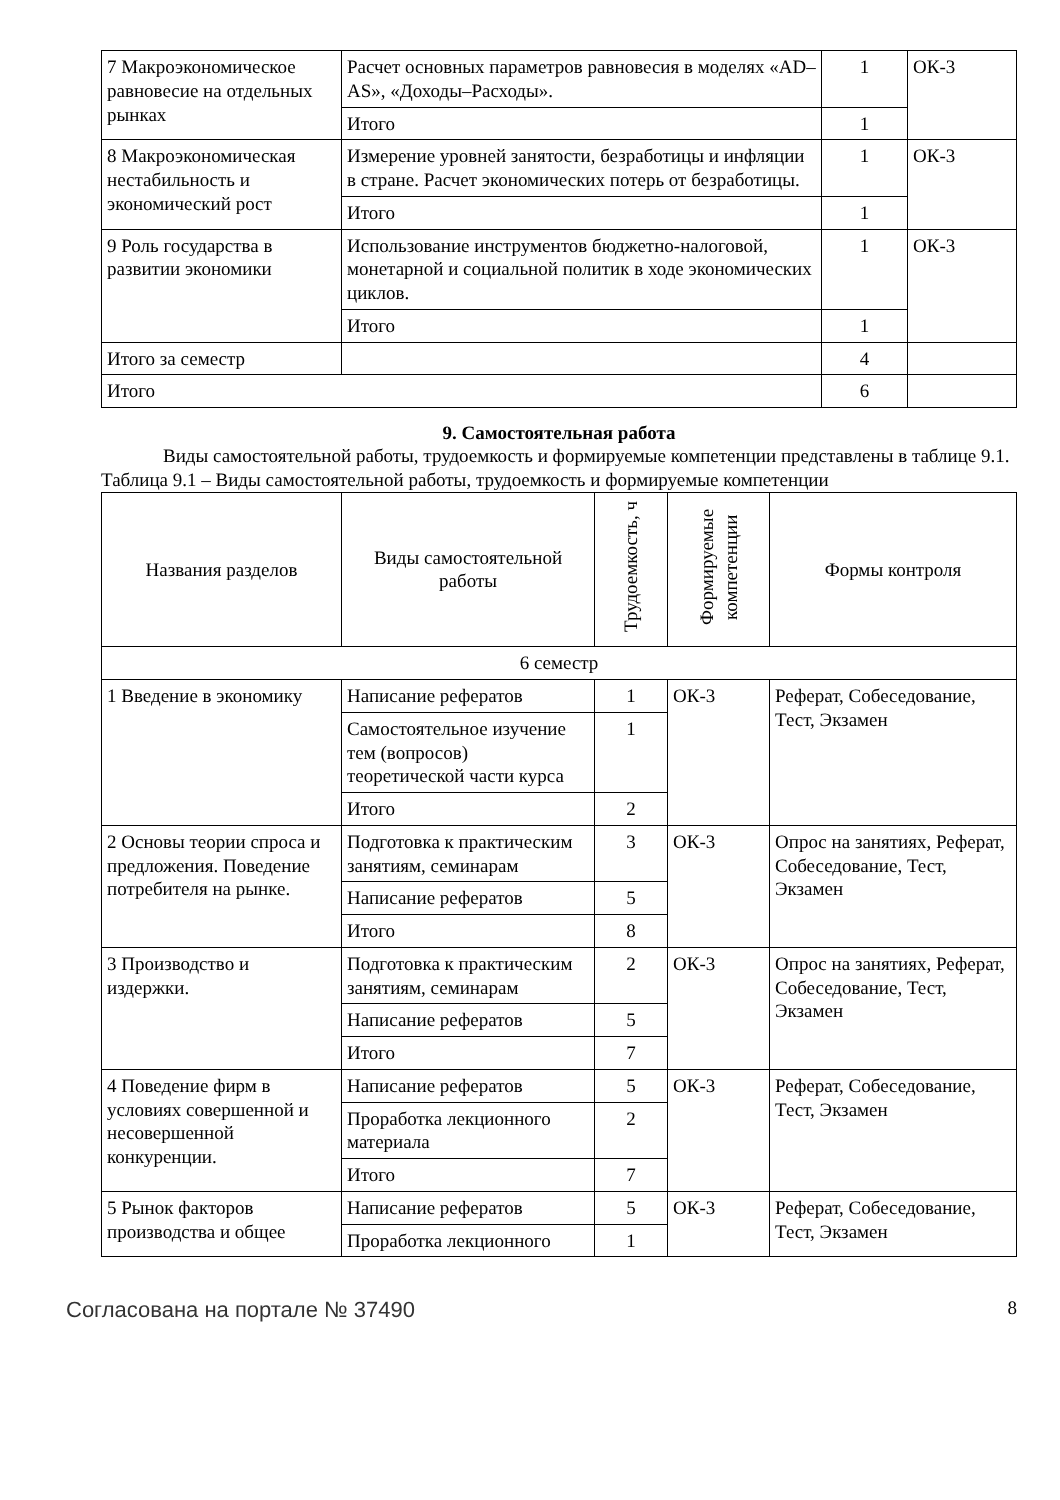| 7 Макроэкономическое равновесие на отдельных рынках | Расчет основных параметров равновесия в моделях «AD–AS», «Доходы–Расходы». | 1 | ОК-3 |
| | Итого | 1 | |
| 8 Макроэкономическая нестабильность и экономический рост | Измерение уровней занятости, безработицы и инфляции в стране. Расчет экономических потерь от безработицы. | 1 | ОК-3 |
| | Итого | 1 | |
| 9 Роль государства в развитии экономики | Использование инструментов бюджетно-налоговой, монетарной и социальной политик в ходе экономических циклов. | 1 | ОК-3 |
| | Итого | 1 | |
| Итого за семестр | | 4 | |
| Итого | | 6 | |
9. Самостоятельная работа
Виды самостоятельной работы, трудоемкость и формируемые компетенции представлены в таблице 9.1.
Таблица 9.1 – Виды самостоятельной работы, трудоемкость и формируемые компетенции
| Названия разделов | Виды самостоятельной работы | Трудоемкость, ч | Формируемые компетенции | Формы контроля |
| --- | --- | --- | --- | --- |
| 6 семестр | | | | |
| 1 Введение в экономику | Написание рефератов | 1 | ОК-3 | Реферат, Собеседование, Тест, Экзамен |
| | Самостоятельное изучение тем (вопросов) теоретической части курса | 1 | | |
| | Итого | 2 | | |
| 2 Основы теории спроса и предложения. Поведение потребителя на рынке. | Подготовка к практическим занятиям, семинарам | 3 | ОК-3 | Опрос на занятиях, Реферат, Собеседование, Тест, Экзамен |
| | Написание рефератов | 5 | | |
| | Итого | 8 | | |
| 3 Производство и издержки. | Подготовка к практическим занятиям, семинарам | 2 | ОК-3 | Опрос на занятиях, Реферат, Собеседование, Тест, Экзамен |
| | Написание рефератов | 5 | | |
| | Итого | 7 | | |
| 4 Поведение фирм в условиях совершенной и несовершенной конкуренции. | Написание рефератов | 5 | ОК-3 | Реферат, Собеседование, Тест, Экзамен |
| | Проработка лекционного материала | 2 | | |
| | Итого | 7 | | |
| 5 Рынок факторов производства и общее | Написание рефератов | 5 | ОК-3 | Реферат, Собеседование, Тест, Экзамен |
| | Проработка лекционного | 1 | | |
Согласована на портале № 37490 8